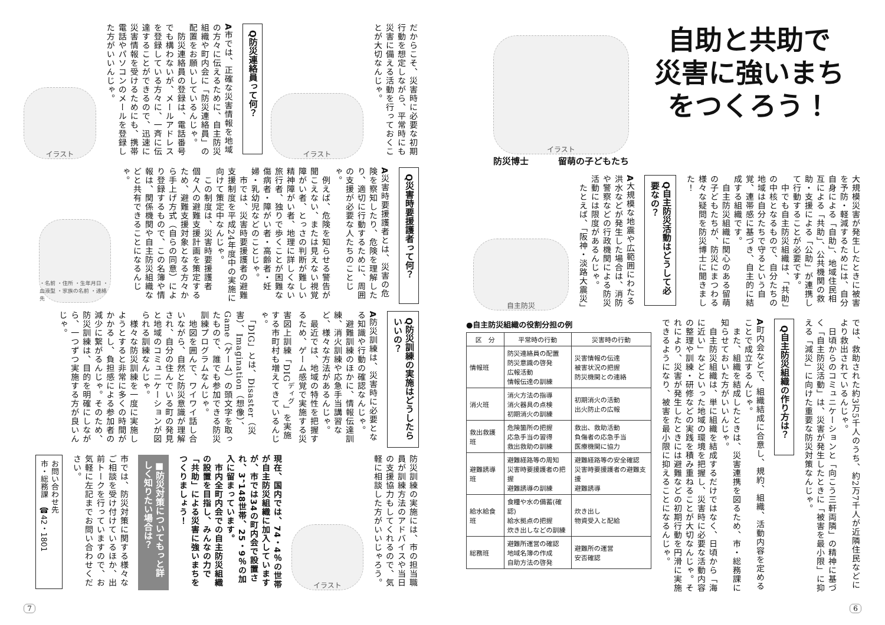自助と共助で
災害に強いまち
をつくろう！
イラスト
防災博士 留萌の子どもたち
大規模災害が発生したときに被害を予防・軽減するためには、自分自身による「自助」、地域住民相互による「共助」、公共機関の救助・支援による「公助」が連携して行動することが必要です。
　中でも自主防災組織は、「共助」の中核となるもので、自分たちの地域は自分たちで守るという自覚、連帯感に基づき、自主的に結成する組織です。
　自主防災組織に関心のある留萌の子どもたちが、防災にまつわる様々な疑問を防災博士に聞きました！
Q自主防災活動はどうして必要なの？
A大規模な地震や広範囲にわたる洪水などが発生した場合は、消防や警察などの行政機関による防災活動には限度があるんじゃ。
　たとえば、「阪神・淡路大震災」
自主防災
では、救助された約3万5千人のうち、約2万7千人が近隣住民などにより救出されているんじゃ。
　日頃からのコミュニケーションと「向こう三軒両隣」の精神に基づく「自主防災活動」は、災害が発生したときに「被害を最小限」に抑える「減災」に向けた重要な防災対策なんじゃ。
Q自主防災組織の作り方は？
A町内会などで、組織結成に合意し、規約、組織、活動内容を定めることで成立するんじゃ。
　また、組織を結成したときは、災害連携を図るため、市・総務課に知らせておいた方がいいんじゃ。
　自主防災組織は、単に組織を結成するだけではなく、日頃から「海に近い」などといった地域の環境を把握し、災害時に必要な活動内容の整理や訓練・研修などの実践を積み重ねることが大切なんじゃ。それにより、災害が発生したときには避難などの初期行動を円滑に実施できるようになり、被害を最小限に抑えることになるんじゃ。
●自主防災組織の役割分担の例
| 区 分 | 平常時の行動 | 災害時の行動 |
| --- | --- | --- |
| 情報班 | 防災連絡員の配置 防災意識の啓発 広報活動 情報伝達の訓練 | 災害情報の伝達 被害状況の把握 防災機関との連絡 |
| 消火班 | 消火方法の指導 消火器具の点検 初期消火の訓練 | 初期消火の活動 出火防止の広報 |
| 救出救護班 | 危険箇所の把握 応急手当の習得 救出救助の訓練 | 救出、救助活動 負傷者の応急手当 医療機関に協力 |
| 避難誘導班 | 避難経路等の周知 災害時要援護者の把握 避難誘導の訓練 | 避難経路等の安全確認 災害時要援護者の避難支援 避難誘導 |
| 給水給食班 | 食糧や水の備蓄(確認) 給水拠点の把握 炊き出しなどの訓練 | 炊き出し 物資受入と配給 |
| 総務班 | 避難所運営の確認 地域名簿の作成 自助方法の啓発 | 避難所の運営 安否確認 |
6
だからこそ、災害時に必要な初期行動を想定しながら、平常時にも災害に備える活動を行っておくことが大切なんじゃ。
イラスト
Q防災連絡員って何？
A市では、正確な災害情報を地域の方々に伝えるために、自主防災組織や町内会に「防災連絡員」の配置をお願いしているんじゃ。
　防災連絡員の登録は、電話番号でも構わないが、メールアドレスを登録している方々に、一斉に伝達することができるので、迅速に災害情報を受けるためにも、携帯電話やパソコンのメールを登録した方がいいんじゃ。
イラスト
Q災害時要援護者って何？
A災害時要援護者とは、災害の危険を察知したり、危険を理解したり、適切に行動するために、周囲の支援が必要な人たちのことじゃ。
　例えば、危険を知らせる警告が聞こえない、または見えない視覚障がい者、とっさの判断が難しい精神障がい者、地理に詳しくない旅行者、独りで歩くことが困難な傷病者・障がい者・高齢者・妊婦・乳幼児などのことじゃ。
　市では、災害時要援護者の避難支援制度を平成24年度中の実施に向けて策定中なんじゃ。
　この制度は、災害時要援護者個々人の避難支援計画を策定するため、避難支援対象となる方々から手上げ方式（自らの同意）により登録するもので、この名簿や情報は、関係機関や自主防災組織などと共有できることになるんじゃ。
・名前 ・住所 ・生年月日 ・血液型 ・家族の名前 ・連絡先
Q防災訓練の実施はどうしたらいいの？
A防災訓練は、災害時に必要となる知識や行動の確認なんじゃ。
　避難訓練のほかに、情報伝達訓練、消火訓練や応急手当講習など、様々な方法があるんじゃ。
　最近では、地域の特性を把握するため、ゲーム感覚で実施する災害図上訓練「DIG<sup>ディグ</sup>」を実施する市町村も増えてきているんじゃ。
　「DIG」とは、Disaster（災害）、Imagination（想像）、Game（ゲーム）の頭文字を取ったもので、誰でも参加できる防災訓練プログラムなんじゃ。
　地図を囲んで、ワイワイ話し合いながら、自然と防災意識が理解され、自分の住んでいる町の発見と地域のコミュニケーションが図られる訓練なんじゃ。
　様々な防災訓練を一度に実施しようとすると非常に多くの時間がかかるし、負担感による参加者の減少に繋がるんじゃ。そのため、防災訓練は、目的を明確にしながら、一つずつ実施する方が良いんじゃ。
防災訓練の実施には、市の担当職員が訓練方法のアドバイスや当日の支援協力もしてくれるので、気軽に相談した方がいいじゃろう。
イラスト
現在、国内では、74・4％の世帯が自主防災組織に加入していますが、市では34の町内会で設置され、3，148世帯、25・9％の加入に留まっています。
　市内全町内会での自主防災組織の設置を目指し、みんなの力で「共助」による災害に強いまちをつくりましょう！
■防災対策についてもっと詳しく知りたい場合は？
市では、防災対策に関する様々なご相談を受け付けているほか、出前トークを行っていますので、お気軽に左記までお問い合わせください。
お問い合わせ先
市・総務課　☎42・1801
7